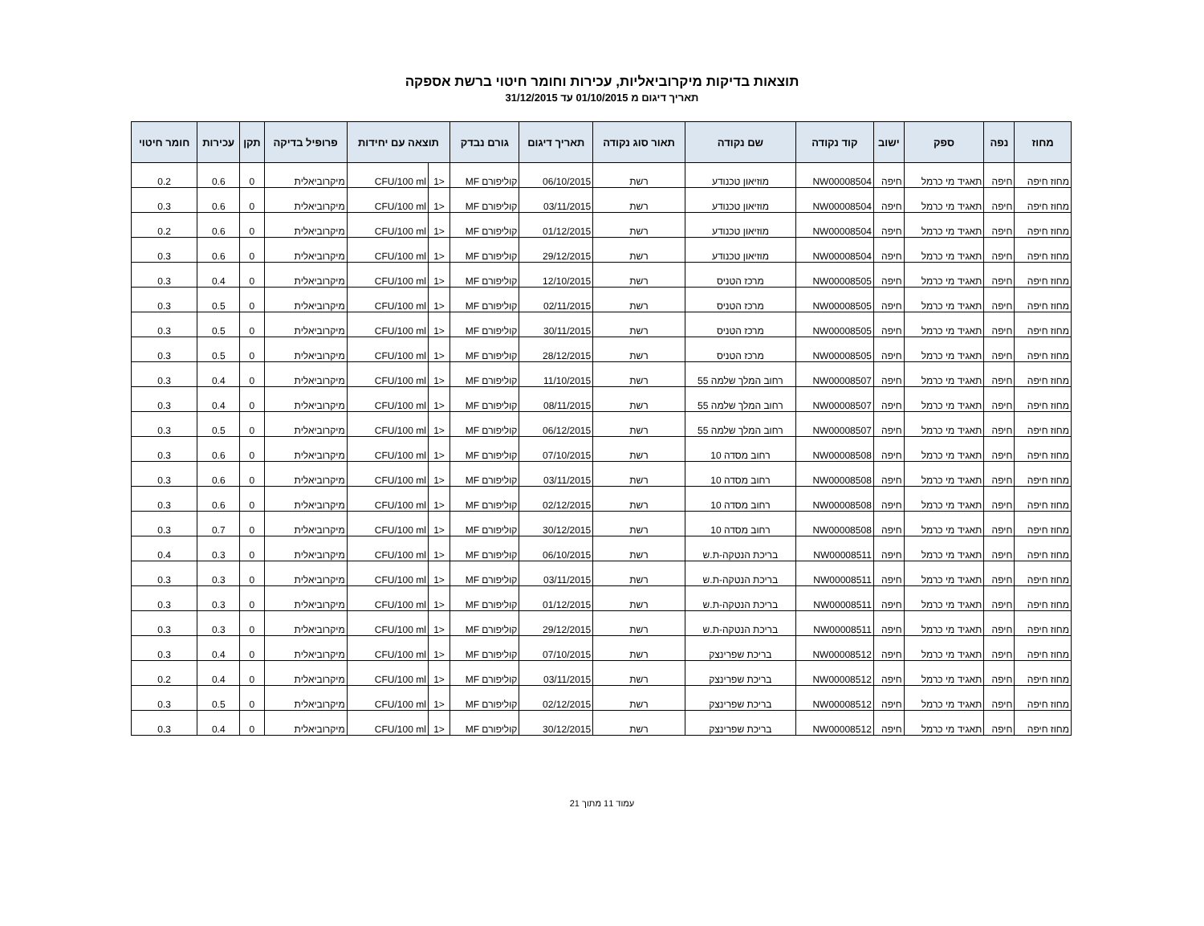תוצאות בדיקות מיקרוביאליות, עכירות וחומר חיטוי ברשת אספקה
תאריך דיגום מ 01/10/2015 עד 31/12/2015
| מחוז | נפה | ספק | ישוב | קוד נקודה | שם נקודה | תאור סוג נקודה | תאריך דיגום | גורם נבדק | תוצאה עם יחידות | | פרופיל בדיקה | תקן | עכירות | חומר חיטוי |
| --- | --- | --- | --- | --- | --- | --- | --- | --- | --- | --- | --- | --- | --- | --- |
| מחוז חיפה | חיפה | תאגיד מי כרמל | חיפה | NW00008504 | מוזיאון טכנודע | רשת | 06/10/2015 | קוליפורם MF | <1 | CFU/100 ml | מיקרוביאלית | 0 | 0.6 | 0.2 |
| מחוז חיפה | חיפה | תאגיד מי כרמל | חיפה | NW00008504 | מוזיאון טכנודע | רשת | 03/11/2015 | קוליפורם MF | <1 | CFU/100 ml | מיקרוביאלית | 0 | 0.6 | 0.3 |
| מחוז חיפה | חיפה | תאגיד מי כרמל | חיפה | NW00008504 | מוזיאון טכנודע | רשת | 01/12/2015 | קוליפורם MF | <1 | CFU/100 ml | מיקרוביאלית | 0 | 0.6 | 0.2 |
| מחוז חיפה | חיפה | תאגיד מי כרמל | חיפה | NW00008504 | מוזיאון טכנודע | רשת | 29/12/2015 | קוליפורם MF | <1 | CFU/100 ml | מיקרוביאלית | 0 | 0.6 | 0.3 |
| מחוז חיפה | חיפה | תאגיד מי כרמל | חיפה | NW00008505 | מרכז הטניס | רשת | 12/10/2015 | קוליפורם MF | <1 | CFU/100 ml | מיקרוביאלית | 0 | 0.4 | 0.3 |
| מחוז חיפה | חיפה | תאגיד מי כרמל | חיפה | NW00008505 | מרכז הטניס | רשת | 02/11/2015 | קוליפורם MF | <1 | CFU/100 ml | מיקרוביאלית | 0 | 0.5 | 0.3 |
| מחוז חיפה | חיפה | תאגיד מי כרמל | חיפה | NW00008505 | מרכז הטניס | רשת | 30/11/2015 | קוליפורם MF | <1 | CFU/100 ml | מיקרוביאלית | 0 | 0.5 | 0.3 |
| מחוז חיפה | חיפה | תאגיד מי כרמל | חיפה | NW00008505 | מרכז הטניס | רשת | 28/12/2015 | קוליפורם MF | <1 | CFU/100 ml | מיקרוביאלית | 0 | 0.5 | 0.3 |
| מחוז חיפה | חיפה | תאגיד מי כרמל | חיפה | NW00008507 | רחוב המלך שלמה 55 | רשת | 11/10/2015 | קוליפורם MF | <1 | CFU/100 ml | מיקרוביאלית | 0 | 0.4 | 0.3 |
| מחוז חיפה | חיפה | תאגיד מי כרמל | חיפה | NW00008507 | רחוב המלך שלמה 55 | רשת | 08/11/2015 | קוליפורם MF | <1 | CFU/100 ml | מיקרוביאלית | 0 | 0.4 | 0.3 |
| מחוז חיפה | חיפה | תאגיד מי כרמל | חיפה | NW00008507 | רחוב המלך שלמה 55 | רשת | 06/12/2015 | קוליפורם MF | <1 | CFU/100 ml | מיקרוביאלית | 0 | 0.5 | 0.3 |
| מחוז חיפה | חיפה | תאגיד מי כרמל | חיפה | NW00008508 | רחוב מסדה 10 | רשת | 07/10/2015 | קוליפורם MF | <1 | CFU/100 ml | מיקרוביאלית | 0 | 0.6 | 0.3 |
| מחוז חיפה | חיפה | תאגיד מי כרמל | חיפה | NW00008508 | רחוב מסדה 10 | רשת | 03/11/2015 | קוליפורם MF | <1 | CFU/100 ml | מיקרוביאלית | 0 | 0.6 | 0.3 |
| מחוז חיפה | חיפה | תאגיד מי כרמל | חיפה | NW00008508 | רחוב מסדה 10 | רשת | 02/12/2015 | קוליפורם MF | <1 | CFU/100 ml | מיקרוביאלית | 0 | 0.6 | 0.3 |
| מחוז חיפה | חיפה | תאגיד מי כרמל | חיפה | NW00008508 | רחוב מסדה 10 | רשת | 30/12/2015 | קוליפורם MF | <1 | CFU/100 ml | מיקרוביאלית | 0 | 0.7 | 0.3 |
| מחוז חיפה | חיפה | תאגיד מי כרמל | חיפה | NW00008511 | בריכת הנטקה-ת.ש | רשת | 06/10/2015 | קוליפורם MF | <1 | CFU/100 ml | מיקרוביאלית | 0 | 0.3 | 0.4 |
| מחוז חיפה | חיפה | תאגיד מי כרמל | חיפה | NW00008511 | בריכת הנטקה-ת.ש | רשת | 03/11/2015 | קוליפורם MF | <1 | CFU/100 ml | מיקרוביאלית | 0 | 0.3 | 0.3 |
| מחוז חיפה | חיפה | תאגיד מי כרמל | חיפה | NW00008511 | בריכת הנטקה-ת.ש | רשת | 01/12/2015 | קוליפורם MF | <1 | CFU/100 ml | מיקרוביאלית | 0 | 0.3 | 0.3 |
| מחוז חיפה | חיפה | תאגיד מי כרמל | חיפה | NW00008511 | בריכת הנטקה-ת.ש | רשת | 29/12/2015 | קוליפורם MF | <1 | CFU/100 ml | מיקרוביאלית | 0 | 0.3 | 0.3 |
| מחוז חיפה | חיפה | תאגיד מי כרמל | חיפה | NW00008512 | בריכת שפרינצק | רשת | 07/10/2015 | קוליפורם MF | <1 | CFU/100 ml | מיקרוביאלית | 0 | 0.4 | 0.3 |
| מחוז חיפה | חיפה | תאגיד מי כרמל | חיפה | NW00008512 | בריכת שפרינצק | רשת | 03/11/2015 | קוליפורם MF | <1 | CFU/100 ml | מיקרוביאלית | 0 | 0.4 | 0.2 |
| מחוז חיפה | חיפה | תאגיד מי כרמל | חיפה | NW00008512 | בריכת שפרינצק | רשת | 02/12/2015 | קוליפורם MF | <1 | CFU/100 ml | מיקרוביאלית | 0 | 0.5 | 0.3 |
| מחוז חיפה | חיפה | תאגיד מי כרמל | חיפה | NW00008512 | בריכת שפרינצק | רשת | 30/12/2015 | קוליפורם MF | <1 | CFU/100 ml | מיקרוביאלית | 0 | 0.4 | 0.3 |
עמוד 11 מתוך 21